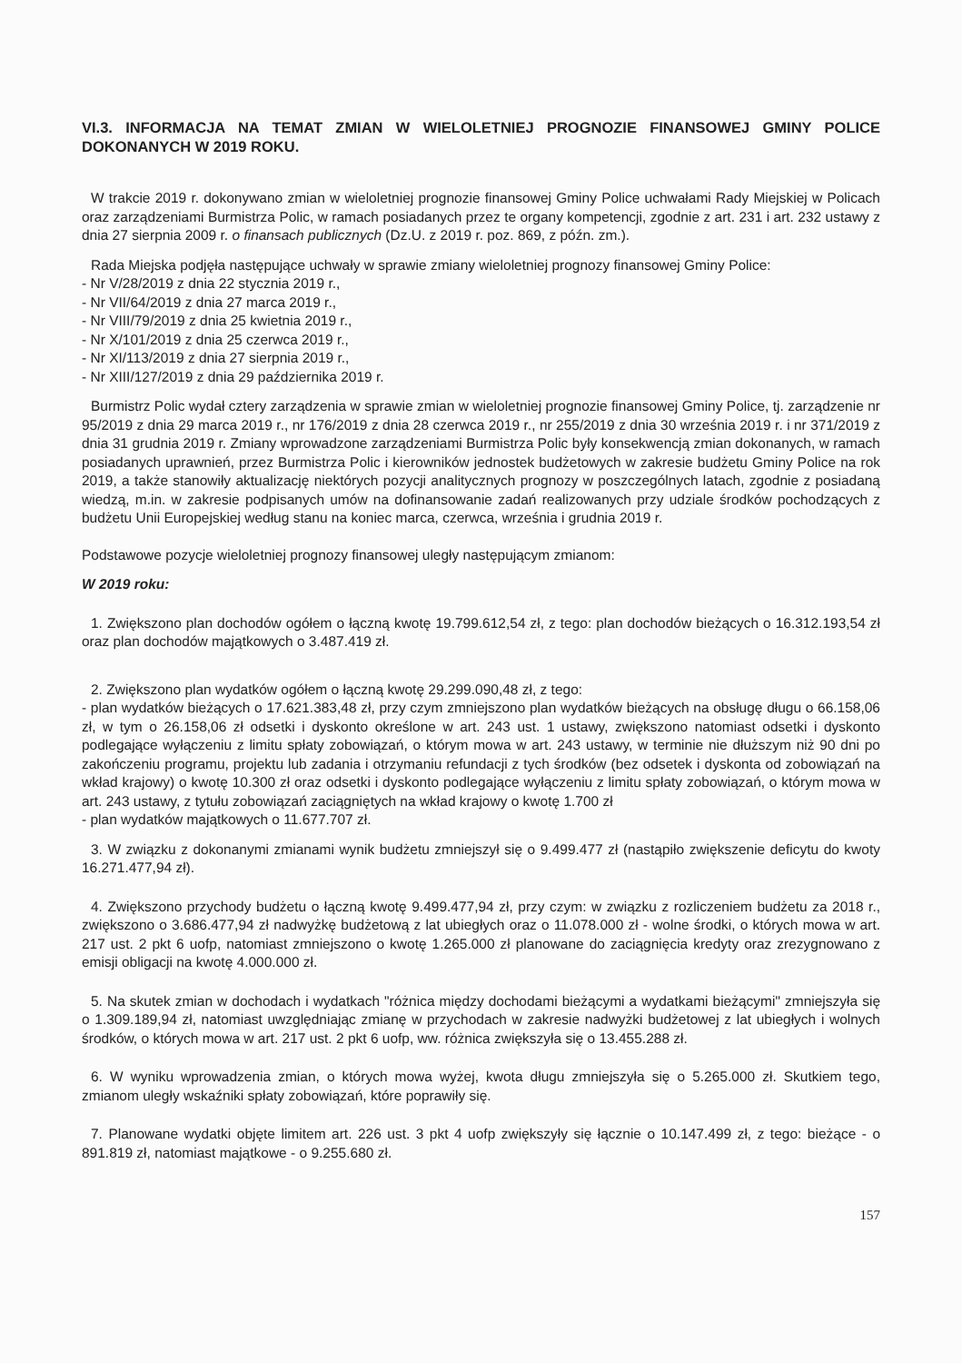VI.3. INFORMACJA NA TEMAT ZMIAN W WIELOLETNIEJ PROGNOZIE FINANSOWEJ GMINY POLICE DOKONANYCH W 2019 ROKU.
W trakcie 2019 r. dokonywano zmian w wieloletniej prognozie finansowej Gminy Police uchwałami Rady Miejskiej w Policach oraz zarządzeniami Burmistrza Polic, w ramach posiadanych przez te organy kompetencji, zgodnie z art. 231 i art. 232 ustawy z dnia 27 sierpnia 2009 r. o finansach publicznych (Dz.U. z 2019 r. poz. 869, z późn. zm.).
Rada Miejska podjęła następujące uchwały w sprawie zmiany wieloletniej prognozy finansowej Gminy Police:
- Nr V/28/2019 z dnia 22 stycznia 2019 r.,
- Nr VII/64/2019 z dnia 27 marca 2019 r.,
- Nr VIII/79/2019 z dnia 25 kwietnia 2019 r.,
- Nr X/101/2019 z dnia 25 czerwca 2019 r.,
- Nr XI/113/2019 z dnia 27 sierpnia 2019 r.,
- Nr XIII/127/2019 z dnia 29 października 2019 r.
Burmistrz Polic wydał cztery zarządzenia w sprawie zmian w wieloletniej prognozie finansowej Gminy Police, tj. zarządzenie nr 95/2019 z dnia 29 marca 2019 r., nr 176/2019 z dnia 28 czerwca 2019 r., nr 255/2019 z dnia 30 września 2019 r. i nr 371/2019 z dnia 31 grudnia 2019 r. Zmiany wprowadzone zarządzeniami Burmistrza Polic były konsekwencją zmian dokonanych, w ramach posiadanych uprawnień, przez Burmistrza Polic i kierowników jednostek budżetowych w zakresie budżetu Gminy Police na rok 2019, a także stanowiły aktualizację niektórych pozycji analitycznych prognozy w poszczególnych latach, zgodnie z posiadaną wiedzą, m.in. w zakresie podpisanych umów na dofinansowanie zadań realizowanych przy udziale środków pochodzących z budżetu Unii Europejskiej według stanu na koniec marca, czerwca, września i grudnia 2019 r.
Podstawowe pozycje wieloletniej prognozy finansowej uległy następującym zmianom:
W 2019 roku:
1. Zwiększono plan dochodów ogółem o łączną kwotę 19.799.612,54 zł, z tego: plan dochodów bieżących o 16.312.193,54 zł oraz plan dochodów majątkowych o 3.487.419 zł.
2. Zwiększono plan wydatków ogółem o łączną kwotę 29.299.090,48 zł, z tego:
- plan wydatków bieżących o 17.621.383,48 zł, przy czym zmniejszono plan wydatków bieżących na obsługę długu o 66.158,06 zł, w tym o 26.158,06 zł odsetki i dyskonto określone w art. 243 ust. 1 ustawy, zwiększono natomiast odsetki i dyskonto podlegające wyłączeniu z limitu spłaty zobowiązań, o którym mowa w art. 243 ustawy, w terminie nie dłuższym niż 90 dni po zakończeniu programu, projektu lub zadania i otrzymaniu refundacji z tych środków (bez odsetek i dyskonta od zobowiązań na wkład krajowy) o kwotę 10.300 zł oraz odsetki i dyskonto podlegające wyłączeniu z limitu spłaty zobowiązań, o którym mowa w art. 243 ustawy, z tytułu zobowiązań zaciągniętych na wkład krajowy o kwotę 1.700 zł
- plan wydatków majątkowych o 11.677.707 zł.
3. W związku z dokonanymi zmianami wynik budżetu zmniejszył się o 9.499.477 zł (nastąpiło zwiększenie deficytu do kwoty 16.271.477,94 zł).
4. Zwiększono przychody budżetu o łączną kwotę 9.499.477,94 zł, przy czym: w związku z rozliczeniem budżetu za 2018 r., zwiększono o 3.686.477,94 zł nadwyżkę budżetową z lat ubiegłych oraz o 11.078.000 zł - wolne środki, o których mowa w art. 217 ust. 2 pkt 6 uofp, natomiast zmniejszono o kwotę 1.265.000 zł planowane do zaciągnięcia kredyty oraz zrezygnowano z emisji obligacji na kwotę 4.000.000 zł.
5. Na skutek zmian w dochodach i wydatkach "różnica między dochodami bieżącymi a wydatkami bieżącymi" zmniejszyła się o 1.309.189,94 zł, natomiast uwzględniając zmianę w przychodach w zakresie nadwyżki budżetowej z lat ubiegłych i wolnych środków, o których mowa w art. 217 ust. 2 pkt 6 uofp, ww. różnica zwiększyła się o 13.455.288 zł.
6. W wyniku wprowadzenia zmian, o których mowa wyżej, kwota długu zmniejszyła się o 5.265.000 zł. Skutkiem tego, zmianom uległy wskaźniki spłaty zobowiązań, które poprawiły się.
7. Planowane wydatki objęte limitem art. 226 ust. 3 pkt 4 uofp zwiększyły się łącznie o 10.147.499 zł, z tego: bieżące - o 891.819 zł, natomiast majątkowe - o 9.255.680 zł.
157